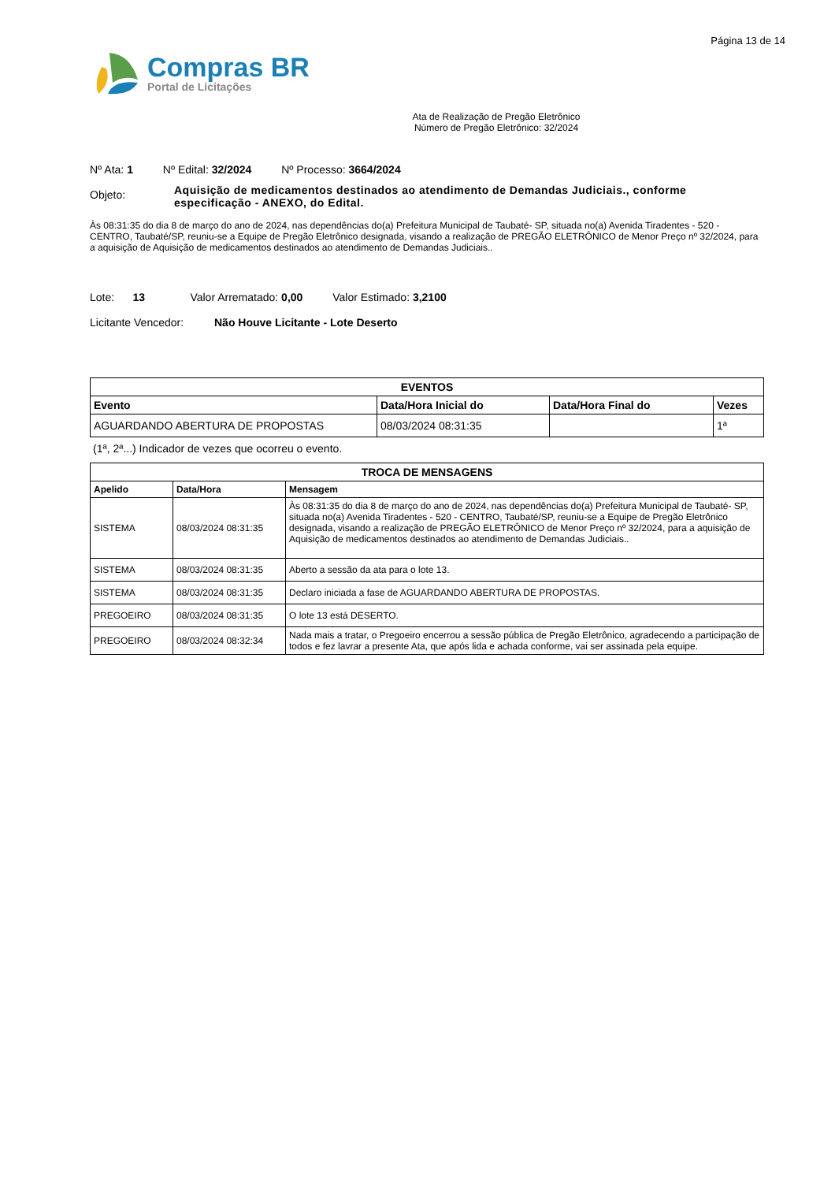Página 13 de 14
Compras BR
Portal de Licitações
Ata de Realização de Pregão Eletrônico
Número de Pregão Eletrônico: 32/2024
Nº Ata: 1 Nº Edital: 32/2024 Nº Processo: 3664/2024
Objeto:
Aquisição de medicamentos destinados ao atendimento de Demandas Judiciais., conforme especificação - ANEXO, do Edital.
Às 08:31:35 do dia 8 de março do ano de 2024, nas dependências do(a) Prefeitura Municipal de Taubaté- SP, situada no(a) Avenida Tiradentes - 520 - CENTRO, Taubaté/SP, reuniu-se a Equipe de Pregão Eletrônico designada, visando a realização de PREGÃO ELETRÔNICO de Menor Preço nº 32/2024, para a aquisição de Aquisição de medicamentos destinados ao atendimento de Demandas Judiciais..
Lote: 13 Valor Arrematado: 0,00 Valor Estimado: 3,2100
Licitante Vencedor: Não Houve Licitante - Lote Deserto
| EVENTOS | | | |
| --- | --- | --- | --- |
| Evento | Data/Hora Inicial do | Data/Hora Final do | Vezes |
| AGUARDANDO ABERTURA DE PROPOSTAS | 08/03/2024 08:31:35 | | 1ª |
(1ª, 2ª...) Indicador de vezes que ocorreu o evento.
| TROCA DE MENSAGENS | | |
| --- | --- | --- |
| Apelido | Data/Hora | Mensagem |
| SISTEMA | 08/03/2024 08:31:35 | Às 08:31:35 do dia 8 de março do ano de 2024, nas dependências do(a) Prefeitura Municipal de Taubaté- SP, situada no(a) Avenida Tiradentes - 520 - CENTRO, Taubaté/SP, reuniu-se a Equipe de Pregão Eletrônico designada, visando a realização de PREGÃO ELETRÔNICO de Menor Preço nº 32/2024, para a aquisição de Aquisição de medicamentos destinados ao atendimento de Demandas Judiciais.. |
| SISTEMA | 08/03/2024 08:31:35 | Aberto a sessão da ata para o lote 13. |
| SISTEMA | 08/03/2024 08:31:35 | Declaro iniciada a fase de AGUARDANDO ABERTURA DE PROPOSTAS. |
| PREGOEIRO | 08/03/2024 08:31:35 | O lote 13 está DESERTO. |
| PREGOEIRO | 08/03/2024 08:32:34 | Nada mais a tratar, o Pregoeiro encerrou a sessão pública de Pregão Eletrônico, agradecendo a participação de todos e fez lavrar a presente Ata, que após lida e achada conforme, vai ser assinada pela equipe. |